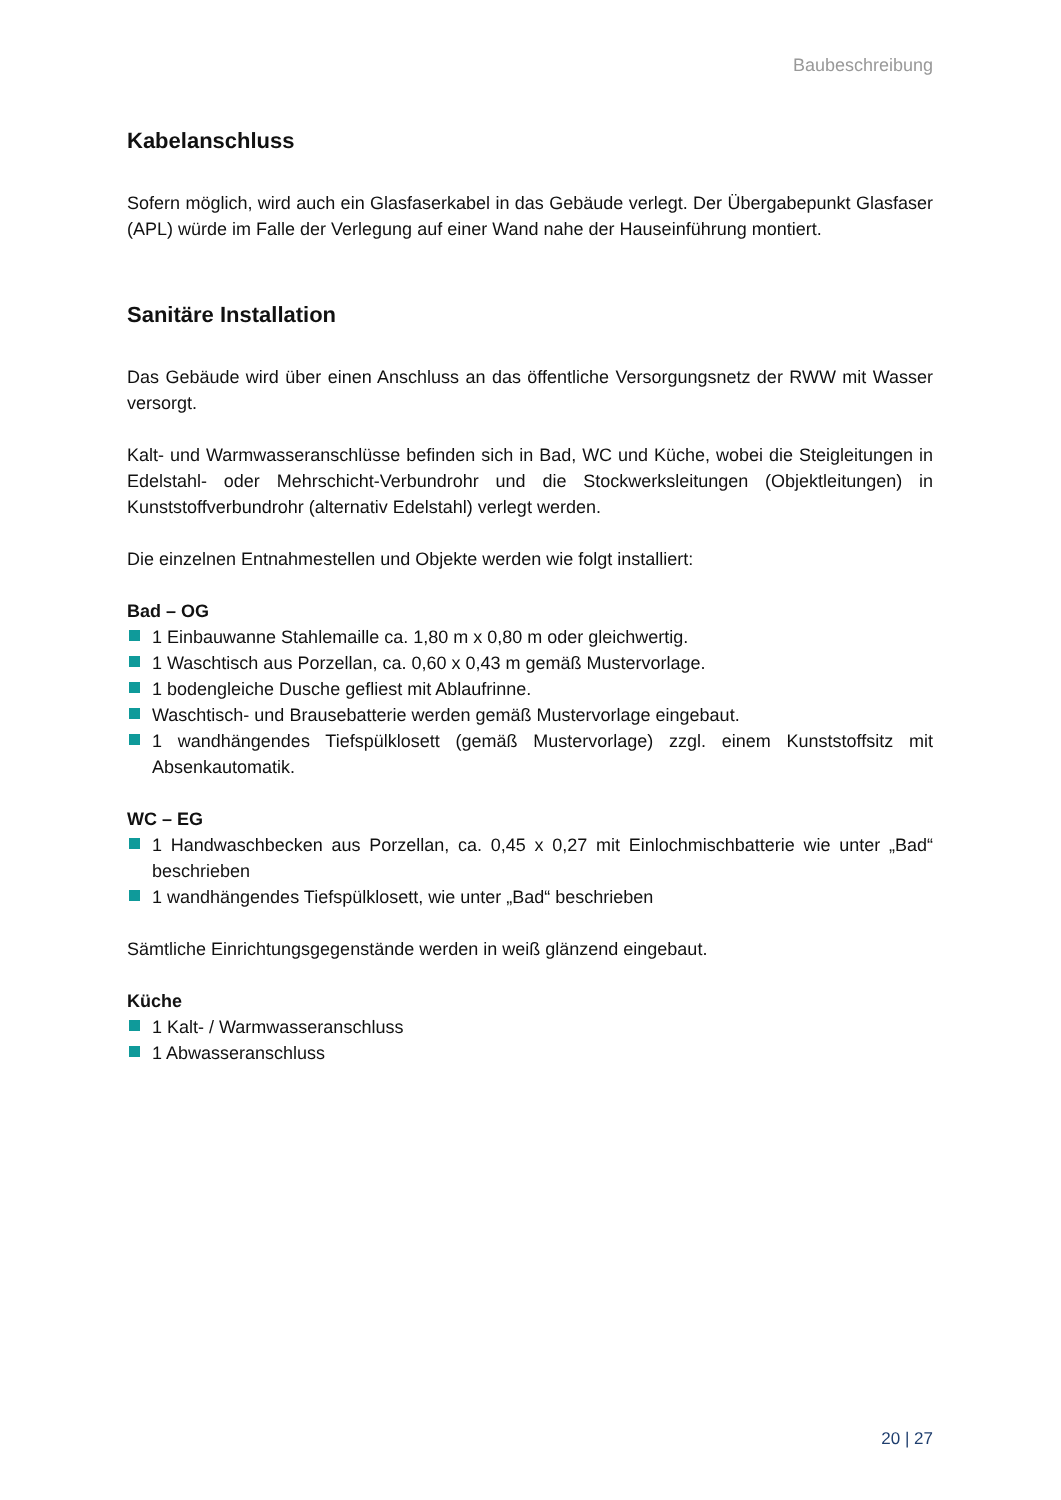Baubeschreibung
Kabelanschluss
Sofern möglich, wird auch ein Glasfaserkabel in das Gebäude verlegt. Der Übergabepunkt Glasfaser (APL) würde im Falle der Verlegung auf einer Wand nahe der Hauseinführung montiert.
Sanitäre Installation
Das Gebäude wird über einen Anschluss an das öffentliche Versorgungsnetz der RWW mit Wasser versorgt.
Kalt- und Warmwasseranschlüsse befinden sich in Bad, WC und Küche, wobei die Steigleitungen in Edelstahl- oder Mehrschicht-Verbundrohr und die Stockwerksleitungen (Objektleitungen) in Kunststoffverbundrohr (alternativ Edelstahl) verlegt werden.
Die einzelnen Entnahmestellen und Objekte werden wie folgt installiert:
Bad – OG
1 Einbauwanne Stahlemaille ca. 1,80 m x 0,80 m oder gleichwertig.
1 Waschtisch aus Porzellan, ca. 0,60 x 0,43 m gemäß Mustervorlage.
1 bodengleiche Dusche gefliest mit Ablaufrinne.
Waschtisch- und Brausebatterie werden gemäß Mustervorlage eingebaut.
1 wandhängendes Tiefspülklosett (gemäß Mustervorlage) zzgl. einem Kunststoffsitz mit Absenkautomatik.
WC – EG
1 Handwaschbecken aus Porzellan, ca. 0,45 x 0,27 mit Einlochmischbatterie wie unter „Bad“ beschrieben
1 wandhängendes Tiefspülklosett, wie unter „Bad“ beschrieben
Sämtliche Einrichtungsgegenstände werden in weiß glänzend eingebaut.
Küche
1 Kalt- / Warmwasseranschluss
1 Abwasseranschluss
20 | 27